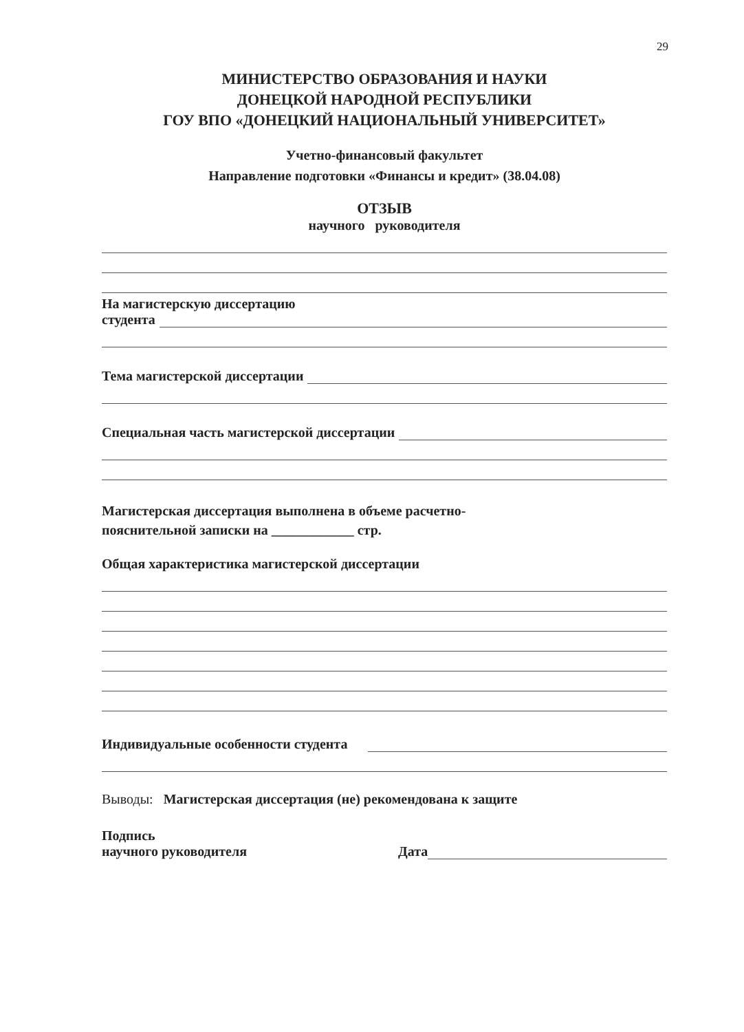29
МИНИСТЕРСТВО ОБРАЗОВАНИЯ И НАУКИ
ДОНЕЦКОЙ НАРОДНОЙ РЕСПУБЛИКИ
ГОУ ВПО «ДОНЕЦКИЙ НАЦИОНАЛЬНЫЙ УНИВЕРСИТЕТ»
Учетно-финансовый факультет
Направление подготовки «Финансы и кредит» (38.04.08)
ОТЗЫВ
научного руководителя
На магистерскую диссертацию
студента
Тема магистерской диссертации
Специальная часть магистерской диссертации
Магистерская диссертация выполнена в объеме расчетно-
пояснительной записки на ____________ стр.
Общая характеристика магистерской диссертации
Индивидуальные особенности студента
Выводы: Магистерская диссертация (не) рекомендована к защите
Подпись
научного руководителя Дата